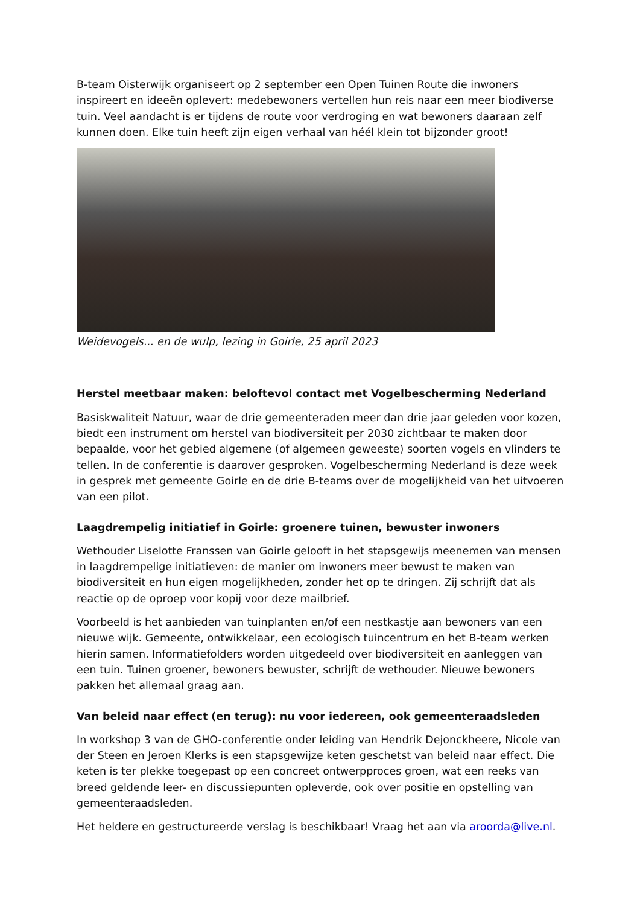B-team Oisterwijk organiseert op 2 september een Open Tuinen Route die inwoners inspireert en ideeën oplevert: medebewoners vertellen hun reis naar een meer biodiverse tuin. Veel aandacht is er tijdens de route voor verdroging en wat bewoners daaraan zelf kunnen doen. Elke tuin heeft zijn eigen verhaal van héél klein tot bijzonder groot!
Weidevogels... en de wulp, lezing in Goirle, 25 april 2023
Herstel meetbaar maken: beloftevol contact met Vogelbescherming Nederland
Basiskwaliteit Natuur, waar de drie gemeenteraden meer dan drie jaar geleden voor kozen, biedt een instrument om herstel van biodiversiteit per 2030 zichtbaar te maken door bepaalde, voor het gebied algemene (of algemeen geweeste) soorten vogels en vlinders te tellen. In de conferentie is daarover gesproken. Vogelbescherming Nederland is deze week in gesprek met gemeente Goirle en de drie B-teams over de mogelijkheid van het uitvoeren van een pilot.
Laagdrempelig initiatief in Goirle: groenere tuinen, bewuster inwoners
Wethouder Liselotte Franssen van Goirle gelooft in het stapsgewijs meenemen van mensen in laagdrempelige initiatieven: de manier om inwoners meer bewust te maken van biodiversiteit en hun eigen mogelijkheden, zonder het op te dringen. Zij schrijft dat als reactie op de oproep voor kopij voor deze mailbrief.
Voorbeeld is het aanbieden van tuinplanten en/of een nestkastje aan bewoners van een nieuwe wijk. Gemeente, ontwikkelaar, een ecologisch tuincentrum en het B-team werken hierin samen. Informatiefolders worden uitgedeeld over biodiversiteit en aanleggen van een tuin. Tuinen groener, bewoners bewuster, schrijft de wethouder. Nieuwe bewoners pakken het allemaal graag aan.
Van beleid naar effect (en terug): nu voor iedereen, ook gemeenteraadsleden
In workshop 3 van de GHO-conferentie onder leiding van Hendrik Dejonckheere, Nicole van der Steen en Jeroen Klerks is een stapsgewijze keten geschetst van beleid naar effect. Die keten is ter plekke toegepast op een concreet ontwerpproces groen, wat een reeks van breed geldende leer- en discussiepunten opleverde, ook over positie en opstelling van gemeenteraadsleden.
Het heldere en gestructureerde verslag is beschikbaar! Vraag het aan via aroorda@live.nl.